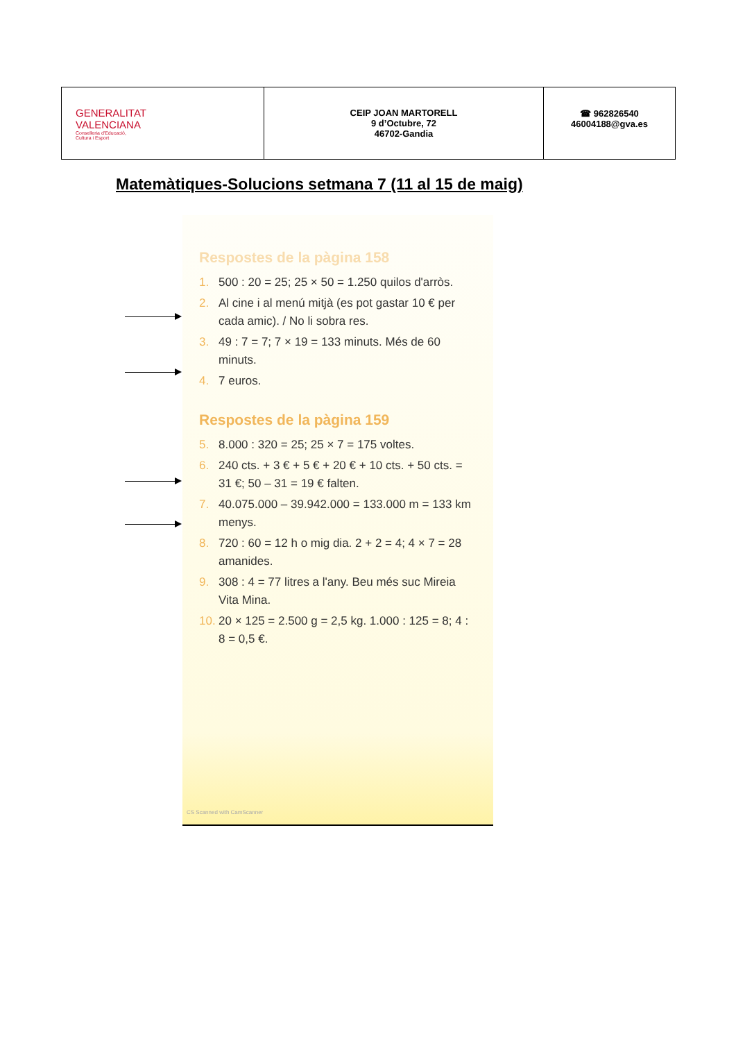| GENERALITAT VALENCIANA Conselleria d'Educació, Cultura i Esport | CEIP JOAN MARTORELL 9 d’Octubre, 72 46702-Gandia | ☎ 962826540 46004188@gva.es |
Matemàtiques-Solucions setmana 7 (11 al 15 de maig)
Respostes de la pàgina 158
1. 500 : 20 = 25; 25 × 50 = 1.250 quilos d'arròs.
2. Al cine i al menú mitjà (es pot gastar 10 € per cada amic). / No li sobra res.
3. 49 : 7 = 7; 7 × 19 = 133 minuts. Més de 60 minuts.
4. 7 euros.
Respostes de la pàgina 159
5. 8.000 : 320 = 25; 25 × 7 = 175 voltes.
6. 240 cts. + 3 € + 5 € + 20 € + 10 cts. + 50 cts. = 31 €; 50 – 31 = 19 € falten.
7. 40.075.000 – 39.942.000 = 133.000 m = 133 km menys.
8. 720 : 60 = 12 h o mig dia. 2 + 2 = 4; 4 × 7 = 28 amanides.
9. 308 : 4 = 77 litres a l'any. Beu més suc Mireia Vita Mina.
10. 20 × 125 = 2.500 g = 2,5 kg. 1.000 : 125 = 8; 4 : 8 = 0,5 €.
CS Scanned with CamScanner